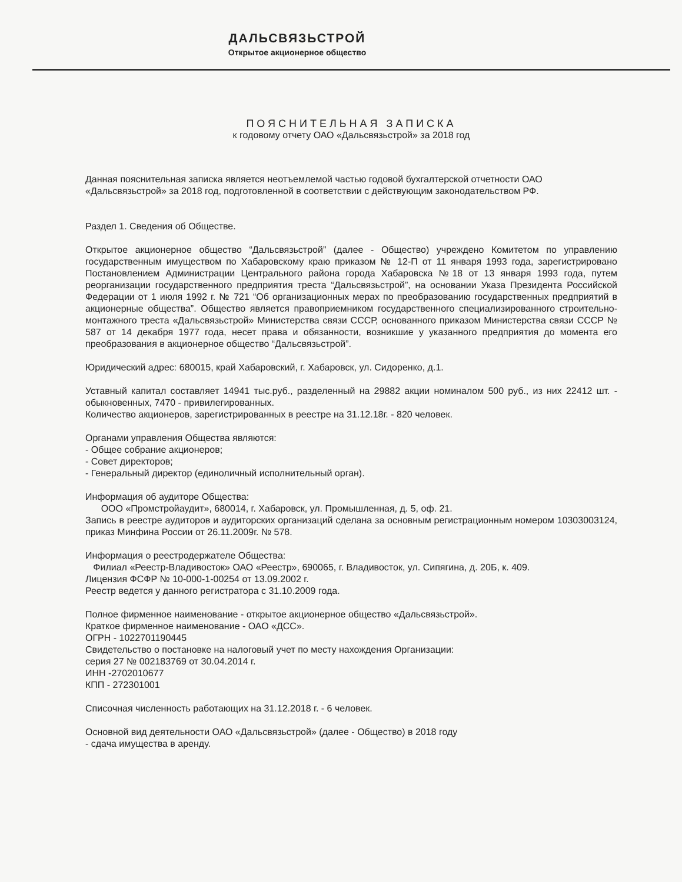ДАЛЬСВЯЗЬСТРОЙ
Открытое акционерное общество
ПОЯСНИТЕЛЬНАЯ ЗАПИСКА
к годовому отчету ОАО «Дальсвязьстрой» за 2018 год
Данная пояснительная записка является неотъемлемой частью годовой бухгалтерской отчетности ОАО «Дальсвязьстрой» за 2018 год, подготовленной в соответствии с действующим законодательством РФ.
Раздел 1. Сведения об Обществе.
Открытое акционерное общество “Дальсвязьстрой” (далее - Общество) учреждено Комитетом по управлению государственным имуществом по Хабаровскому краю приказом № 12-П от 11 января 1993 года, зарегистрировано Постановлением Администрации Центрального района города Хабаровска №18 от 13 января 1993 года, путем реорганизации государственного предприятия треста “Дальсвязьстрой”, на основании Указа Президента Российской Федерации от 1 июля 1992 г. № 721 “Об организационных мерах по преобразованию государственных предприятий в акционерные общества”. Общество является правоприемником государственного специализированного строительно-монтажного треста «Дальсвязьстрой» Министерства связи СССР, основанного приказом Министерства связи СССР № 587 от 14 декабря 1977 года, несет права и обязанности, возникшие у указанного предприятия до момента его преобразования в акционерное общество “Дальсвязьстрой”.
Юридический адрес: 680015, край Хабаровский, г. Хабаровск, ул. Сидоренко, д.1.
Уставный капитал составляет 14941 тыс.руб., разделенный на 29882 акции номиналом 500 руб., из них 22412 шт. - обыкновенных, 7470 - привилегированных.
Количество акционеров, зарегистрированных в реестре на 31.12.18г. - 820 человек.
Органами управления Общества являются:
- Общее собрание акционеров;
- Совет директоров;
- Генеральный директор (единоличный исполнительный орган).
Информация об аудиторе Общества:
ООО «Промстройаудит», 680014, г. Хабаровск, ул. Промышленная, д. 5, оф. 21.
Запись в реестре аудиторов и аудиторских организаций сделана за основным регистрационным номером 10303003124, приказ Минфина России от 26.11.2009г. № 578.
Информация о реестродержателе Общества:
Филиал «Реестр-Владивосток» ОАО «Реестр», 690065, г. Владивосток, ул. Сипягина, д. 20Б, к. 409.
Лицензия ФСФР № 10-000-1-00254 от 13.09.2002 г.
Реестр ведется у данного регистратора с 31.10.2009 года.
Полное фирменное наименование - открытое акционерное общество «Дальсвязьстрой».
Краткое фирменное наименование - ОАО «ДСС».
ОГРН - 1022701190445
Свидетельство о постановке на налоговый учет по месту нахождения Организации:
серия 27 № 002183769 от 30.04.2014 г.
ИНН -2702010677
КПП - 272301001
Списочная численность работающих на 31.12.2018 г. - 6 человек.
Основной вид деятельности ОАО «Дальсвязьстрой» (далее - Общество) в 2018 году
- сдача имущества в аренду.